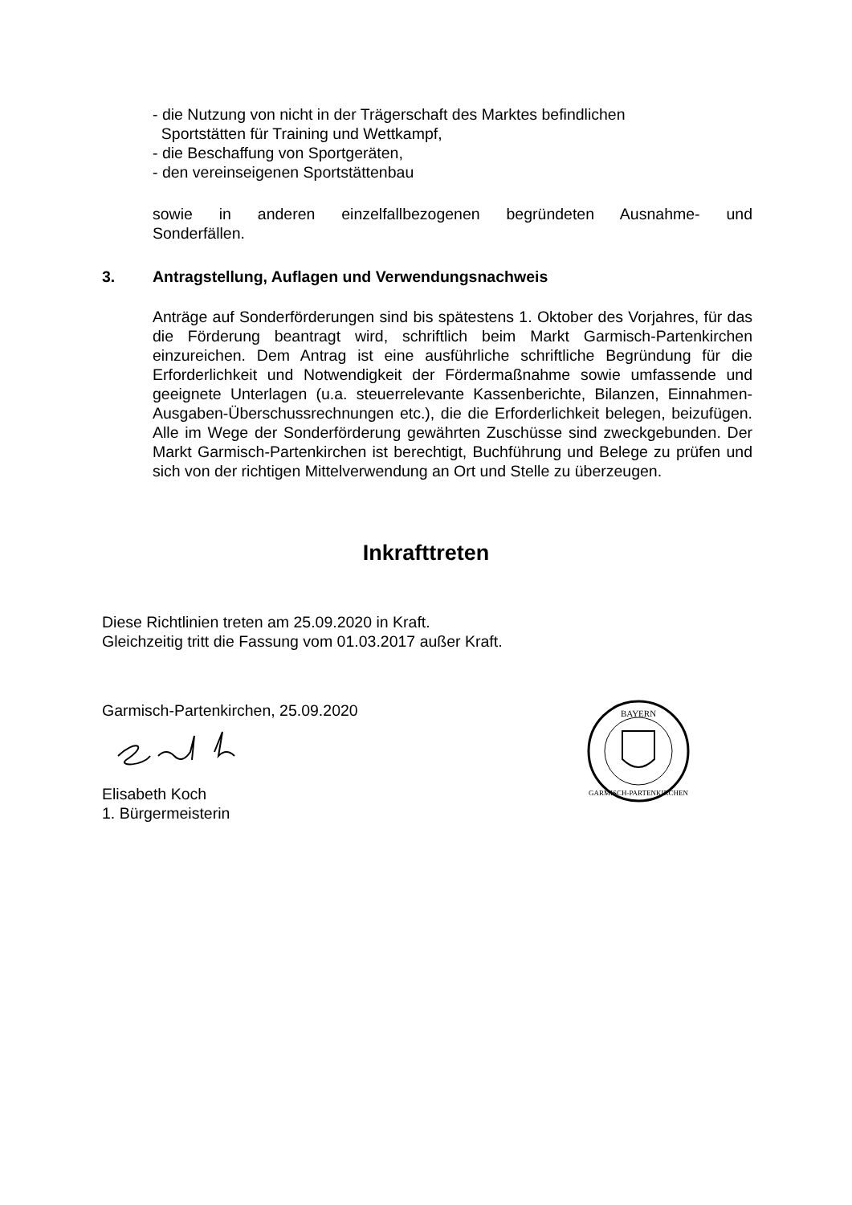- die Nutzung von nicht in der Trägerschaft des Marktes befindlichen
Sportstätten für Training und Wettkampf,
- die Beschaffung von Sportgeräten,
- den vereinseigenen Sportstättenbau
sowie in anderen einzelfallbezogenen begründeten Ausnahme- und
Sonderfällen.
3. Antragstellung, Auflagen und Verwendungsnachweis
Anträge auf Sonderförderungen sind bis spätestens 1. Oktober des Vorjahres, für das die Förderung beantragt wird, schriftlich beim Markt Garmisch-Partenkirchen einzureichen. Dem Antrag ist eine ausführliche schriftliche Begründung für die Erforderlichkeit und Notwendigkeit der Fördermaßnahme sowie umfassende und geeignete Unterlagen (u.a. steuerrelevante Kassenberichte, Bilanzen, Einnahmen-Ausgaben-Überschussrechnungen etc.), die die Erforderlichkeit belegen, beizufügen. Alle im Wege der Sonderförderung gewährten Zuschüsse sind zweckgebunden. Der Markt Garmisch-Partenkirchen ist berechtigt, Buchführung und Belege zu prüfen und sich von der richtigen Mittelverwendung an Ort und Stelle zu überzeugen.
Inkrafttreten
Diese Richtlinien treten am 25.09.2020 in Kraft.
Gleichzeitig tritt die Fassung vom 01.03.2017 außer Kraft.
Garmisch-Partenkirchen, 25.09.2020
Elisabeth Koch
1. Bürgermeisterin
BAYERN
GARMISCH-PARTENKIRCHEN